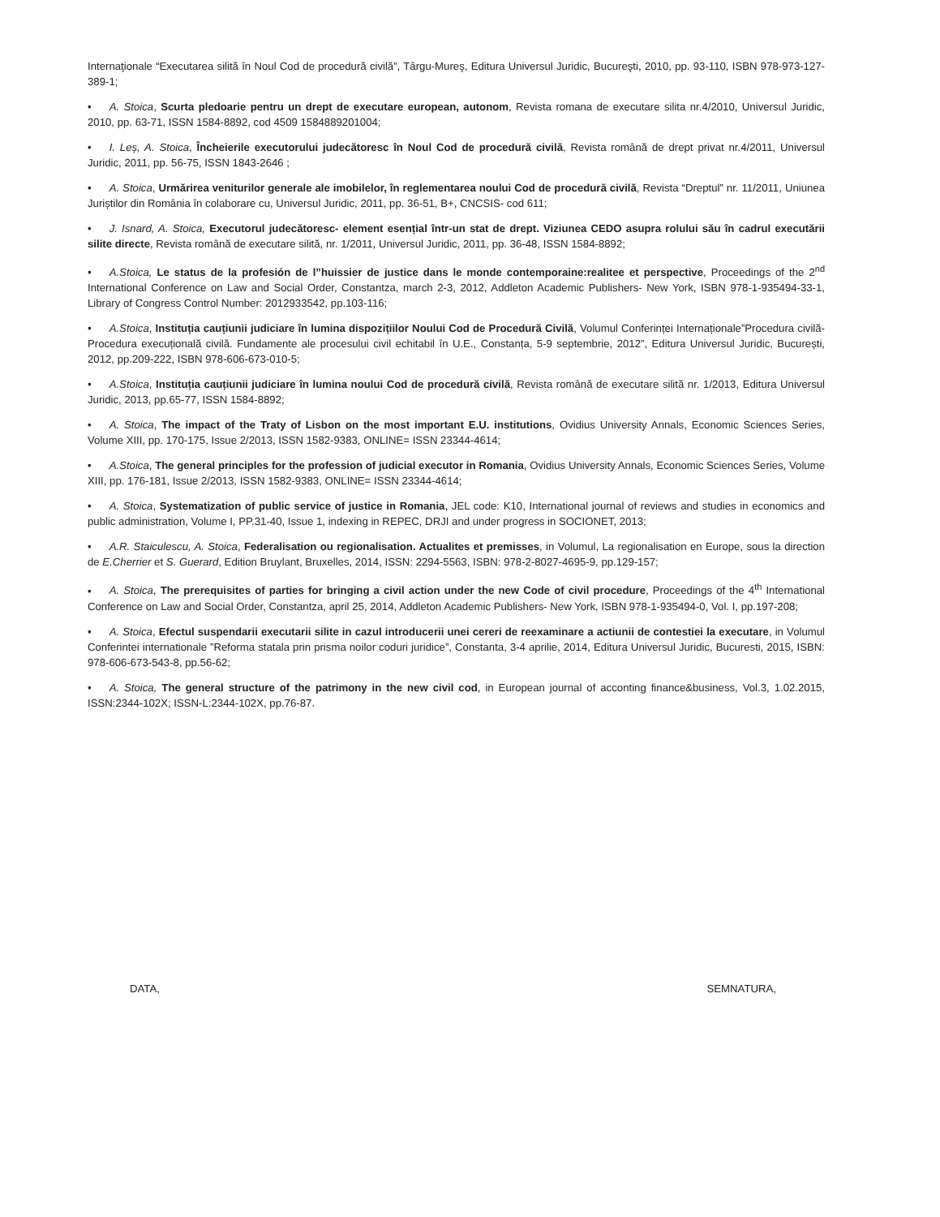Internaţionale “Executarea silită în Noul Cod de procedură civilă”, Târgu-Mureş, Editura Universul Juridic, Bucureşti, 2010, pp. 93-110, ISBN 978-973-127-389-1;
• A. Stoica, Scurta pledoarie pentru un drept de executare european, autonom, Revista romana de executare silita nr.4/2010, Universul Juridic, 2010, pp. 63-71, ISSN 1584-8892, cod 4509 1584889201004;
• I. Leș, A. Stoica, Încheierile executorului judecătoresc în Noul Cod de procedură civilă, Revista română de drept privat nr.4/2011, Universul Juridic, 2011, pp. 56-75, ISSN 1843-2646 ;
• A. Stoica, Urmărirea veniturilor generale ale imobilelor, în reglementarea noului Cod de procedură civilă, Revista “Dreptul” nr. 11/2011, Uniunea Juriștilor din România în colaborare cu, Universul Juridic, 2011, pp. 36-51, B+, CNCSIS- cod 611;
• J. Isnard, A. Stoica, Executorul judecătoresc- element esențial într-un stat de drept. Viziunea CEDO asupra rolului său în cadrul executării silite directe, Revista română de executare silită, nr. 1/2011, Universul Juridic, 2011, pp. 36-48, ISSN 1584-8892;
• A.Stoica, Le status de la profesión de l”huissier de justice dans le monde contemporaine:realitee et perspective, Proceedings of the 2<sup>nd</sup> International Conference on Law and Social Order, Constantza, march 2-3, 2012, Addleton Academic Publishers- New York, ISBN 978-1-935494-33-1, Library of Congress Control Number: 2012933542, pp.103-116;
• A.Stoica, Instituția cauțiunii judiciare în lumina dispozițiilor Noului Cod de Procedură Civilă, Volumul Conferinței Internaționale”Procedura civilă- Procedura execuțională civilă. Fundamente ale procesului civil echitabil în U.E., Constanța, 5-9 septembrie, 2012”, Editura Universul Juridic, București, 2012, pp.209-222, ISBN 978-606-673-010-5;
• A.Stoica, Instituția cauțiunii judiciare în lumina noului Cod de procedură civilă, Revista română de executare silită nr. 1/2013, Editura Universul Juridic, 2013, pp.65-77, ISSN 1584-8892;
• A. Stoica, The impact of the Traty of Lisbon on the most important E.U. institutions, Ovidius University Annals, Economic Sciences Series, Volume XIII, pp. 170-175, Issue 2/2013, ISSN 1582-9383, ONLINE= ISSN 23344-4614;
• A.Stoica, The general principles for the profession of judicial executor in Romania, Ovidius University Annals, Economic Sciences Series, Volume XIII, pp. 176-181, Issue 2/2013, ISSN 1582-9383, ONLINE= ISSN 23344-4614;
• A. Stoica, Systematization of public service of justice in Romania, JEL code: K10, International journal of reviews and studies in economics and public administration, Volume I, PP.31-40, Issue 1, indexing in REPEC, DRJI and under progress in SOCIONET, 2013;
• A.R. Staiculescu, A. Stoica, Federalisation ou regionalisation. Actualites et premisses, in Volumul, La regionalisation en Europe, sous la direction de E.Cherrier et S. Guerard, Edition Bruylant, Bruxelles, 2014, ISSN: 2294-5563, ISBN: 978-2-8027-4695-9, pp.129-157;
• A. Stoica, The prerequisites of parties for bringing a civil action under the new Code of civil procedure, Proceedings of the 4<sup>th</sup> International Conference on Law and Social Order, Constantza, april 25, 2014, Addleton Academic Publishers- New York, ISBN 978-1-935494-0, Vol. I, pp.197-208;
• A. Stoica, Efectul suspendarii executarii silite in cazul introducerii unei cereri de reexaminare a actiunii de contestiei la executare, in Volumul Conferintei internationale ”Reforma statala prin prisma noilor coduri juridice”, Constanta, 3-4 aprilie, 2014, Editura Universul Juridic, Bucuresti, 2015, ISBN: 978-606-673-543-8, pp.56-62;
• A. Stoica, The general structure of the patrimony in the new civil cod, in European journal of acconting finance&business, Vol.3, 1.02.2015, ISSN:2344-102X; ISSN-L:2344-102X, pp.76-87.
DATA, SEMNATURA,